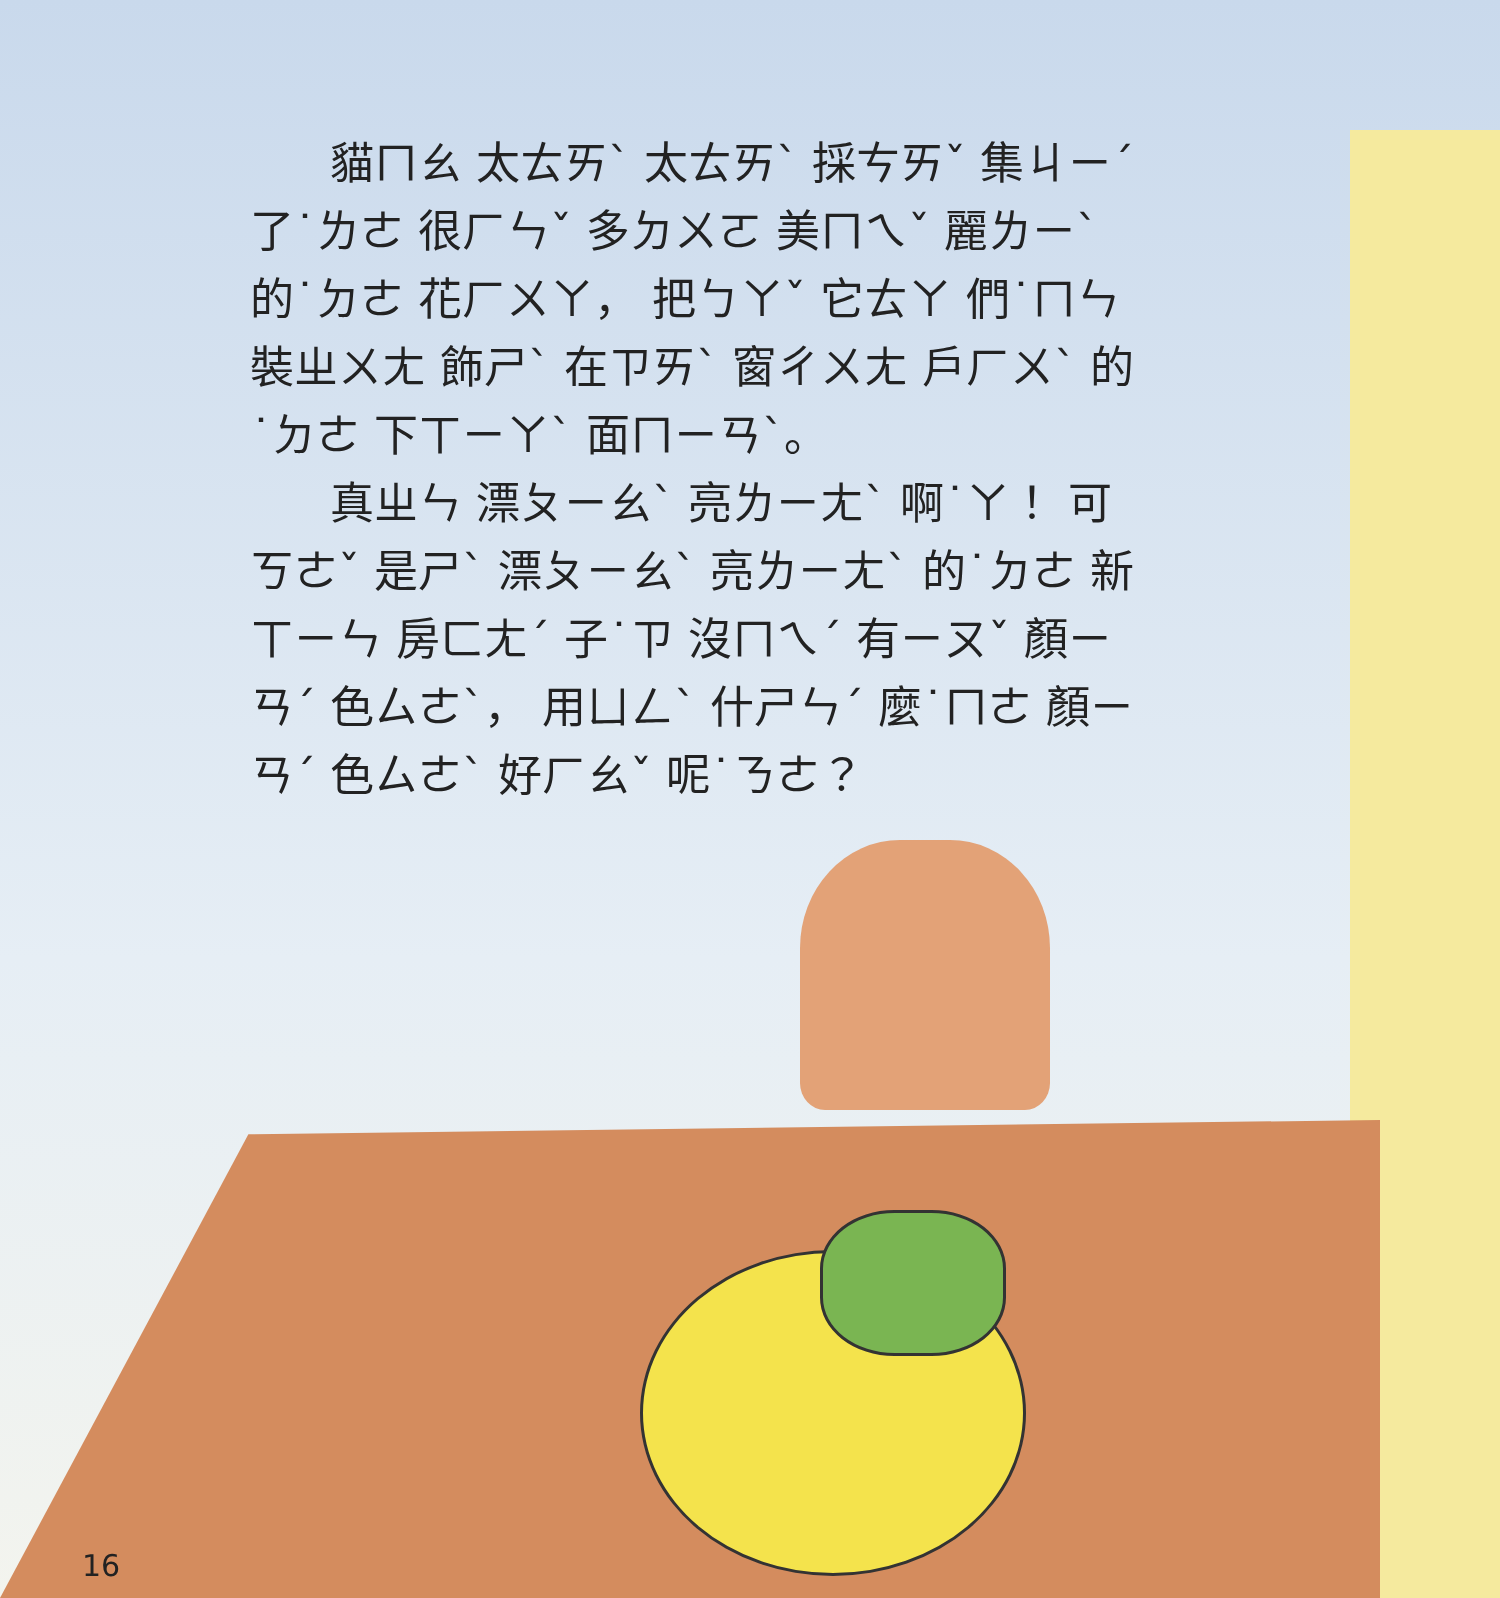貓ㄇㄠ 太ㄊㄞˋ 太ㄊㄞˋ 採ㄘㄞˇ 集ㄐㄧˊ 了˙ㄌㄜ 很ㄏㄣˇ 多ㄉㄨㄛ 美ㄇㄟˇ 麗ㄌㄧˋ 的˙ㄉㄜ 花ㄏㄨㄚ， 把ㄅㄚˇ 它ㄊㄚ 們˙ㄇㄣ 裝ㄓㄨㄤ 飾ㄕˋ 在ㄗㄞˋ 窗ㄔㄨㄤ 戶ㄏㄨˋ 的˙ㄉㄜ 下ㄒㄧㄚˋ 面ㄇㄧㄢˋ。
真ㄓㄣ 漂ㄆㄧㄠˋ 亮ㄌㄧㄤˋ 啊˙ㄚ！ 可ㄎㄜˇ 是ㄕˋ 漂ㄆㄧㄠˋ 亮ㄌㄧㄤˋ 的˙ㄉㄜ 新ㄒㄧㄣ 房ㄈㄤˊ 子˙ㄗ 沒ㄇㄟˊ 有ㄧㄡˇ 顏ㄧㄢˊ 色ㄙㄜˋ， 用ㄩㄥˋ 什ㄕㄣˊ 麼˙ㄇㄜ 顏ㄧㄢˊ 色ㄙㄜˋ 好ㄏㄠˇ 呢˙ㄋㄜ？
16